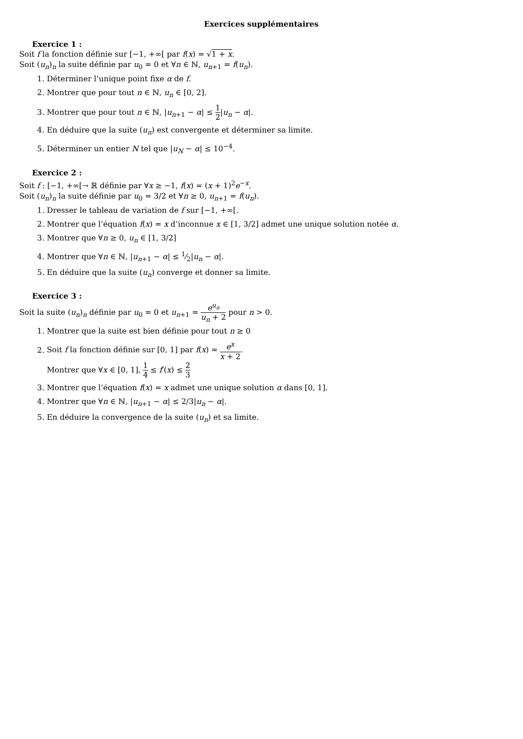Exercices supplémentaires
Exercice 1 :
Soit f la fonction définie sur [−1, +∞[ par f(x) = √1 + x.
Soit (u<sub>n</sub>)<sub>n</sub> la suite définie par u<sub>0</sub> = 0 et ∀n ∈ ℕ, u<sub>n+1</sub> = f(u<sub>n</sub>).
1. Déterminer l’unique point fixe α de f.
2. Montrer que pour tout n ∈ ℕ, u<sub>n</sub> ∈ [0, 2].
3. Montrer que pour tout n ∈ ℕ, |u<sub>n+1</sub> − α| ≤ 1 2|u<sub>n</sub> − α|.
4. En déduire que la suite (u<sub>n</sub>) est convergente et déterminer sa limite.
5. Déterminer un entier N tel que |u<sub>N</sub> − α| ≤ 10<sup>−4</sup>.
Exercice 2 :
Soit f : [−1, +∞[→ ℝ définie par ∀x ≥ −1, f(x) = (x + 1)<sup>2</sup>e<sup>−x</sup>.
Soit (u<sub>n</sub>)<sub>n</sub> la suite définie par u<sub>0</sub> = 3/2 et ∀n ≥ 0, u<sub>n+1</sub> = f(u<sub>n</sub>).
1. Dresser le tableau de variation de f sur [−1, +∞[.
2. Montrer que l’équation f(x) = x d’inconnue x ∈ [1, 3/2] admet une unique solution notée α.
3. Montrer que ∀n ≥ 0, u<sub>n</sub> ∈ [1, 3/2]
4. Montrer que ∀n ∈ ℕ, |u<sub>n+1</sub> − α| ≤ 1⁄2|u<sub>n</sub> − α|.
5. En déduire que la suite (u<sub>n</sub>) converge et donner sa limite.
Exercice 3 :
Soit la suite (u<sub>n</sub>)<sub>n</sub> définie par u<sub>0</sub> = 0 et u<sub>n+1</sub> = e<sup>u<sub>n</sub></sup> u<sub>n</sub> + 2 pour n > 0.
1. Montrer que la suite est bien définie pour tout n ≥ 0
2. Soit f la fonction définie sur [0, 1] par f(x) = e<sup>x</sup> x + 2.
Montrer que ∀x ∈ [0, 1], 1 4 ≤ f′(x) ≤ 2 3
3. Montrer que l’équation f(x) = x admet une unique solution α dans [0, 1].
4. Montrer que ∀n ∈ ℕ, |u<sub>n+1</sub> − α| ≤ 2/3|u<sub>n</sub> − α|.
5. En déduire la convergence de la suite (u<sub>n</sub>) et sa limite.